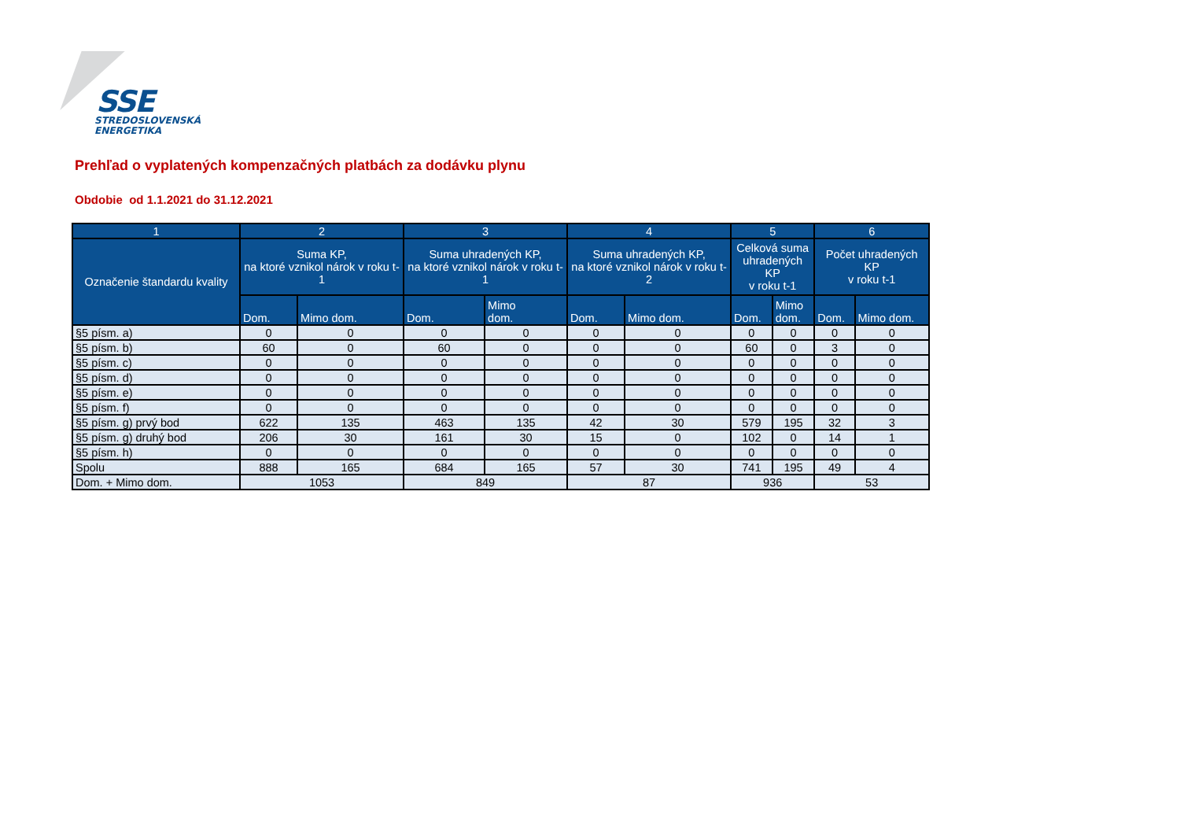SSE
STREDOSLOVENSKÁ
ENERGETIKA
Prehľad o vyplatených kompenzačných platbách za dodávku plynu
Obdobie od 1.1.2021 do 31.12.2021
| 1 | 2 | | 3 | | 4 | | 5 | | 6 | |
| --- | --- | --- | --- | --- | --- | --- | --- | --- | --- | --- |
| Označenie štandardu kvality | Suma KP, na ktoré vznikol nárok v roku t-1 | | Suma uhradených KP, na ktoré vznikol nárok v roku t-1 | | Suma uhradených KP, na ktoré vznikol nárok v roku t-2 | | Celková suma uhradených KP v roku t-1 | | Počet uhradených KP v roku t-1 | |
| | Dom. | Mimo dom. | Dom. | Mimo dom. | Dom. | Mimo dom. | Dom. | Mimo dom. | Dom. | Mimo dom. |
| §5 písm. a) | 0 | 0 | 0 | 0 | 0 | 0 | 0 | 0 | 0 | 0 |
| §5 písm. b) | 60 | 0 | 60 | 0 | 0 | 0 | 60 | 0 | 3 | 0 |
| §5 písm. c) | 0 | 0 | 0 | 0 | 0 | 0 | 0 | 0 | 0 | 0 |
| §5 písm. d) | 0 | 0 | 0 | 0 | 0 | 0 | 0 | 0 | 0 | 0 |
| §5 písm. e) | 0 | 0 | 0 | 0 | 0 | 0 | 0 | 0 | 0 | 0 |
| §5 písm. f) | 0 | 0 | 0 | 0 | 0 | 0 | 0 | 0 | 0 | 0 |
| §5 písm. g) prvý bod | 622 | 135 | 463 | 135 | 42 | 30 | 579 | 195 | 32 | 3 |
| §5 písm. g) druhý bod | 206 | 30 | 161 | 30 | 15 | 0 | 102 | 0 | 14 | 1 |
| §5 písm. h) | 0 | 0 | 0 | 0 | 0 | 0 | 0 | 0 | 0 | 0 |
| Spolu | 888 | 165 | 684 | 165 | 57 | 30 | 741 | 195 | 49 | 4 |
| Dom. + Mimo dom. | 1053 | | 849 | | 87 | | 936 | | 53 | |